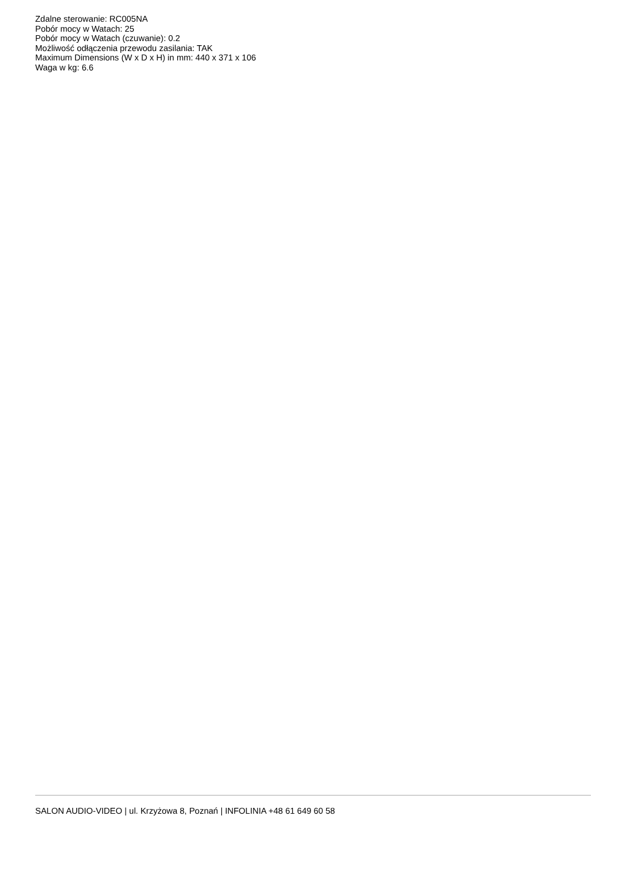Zdalne sterowanie: RC005NA
Pobór mocy w Watach: 25
Pobór mocy w Watach (czuwanie): 0.2
Możliwość odłączenia przewodu zasilania: TAK
Maximum Dimensions (W x D x H) in mm: 440 x 371 x 106
Waga w kg: 6.6
SALON AUDIO-VIDEO | ul. Krzyżowa 8, Poznań | INFOLINIA +48 61 649 60 58